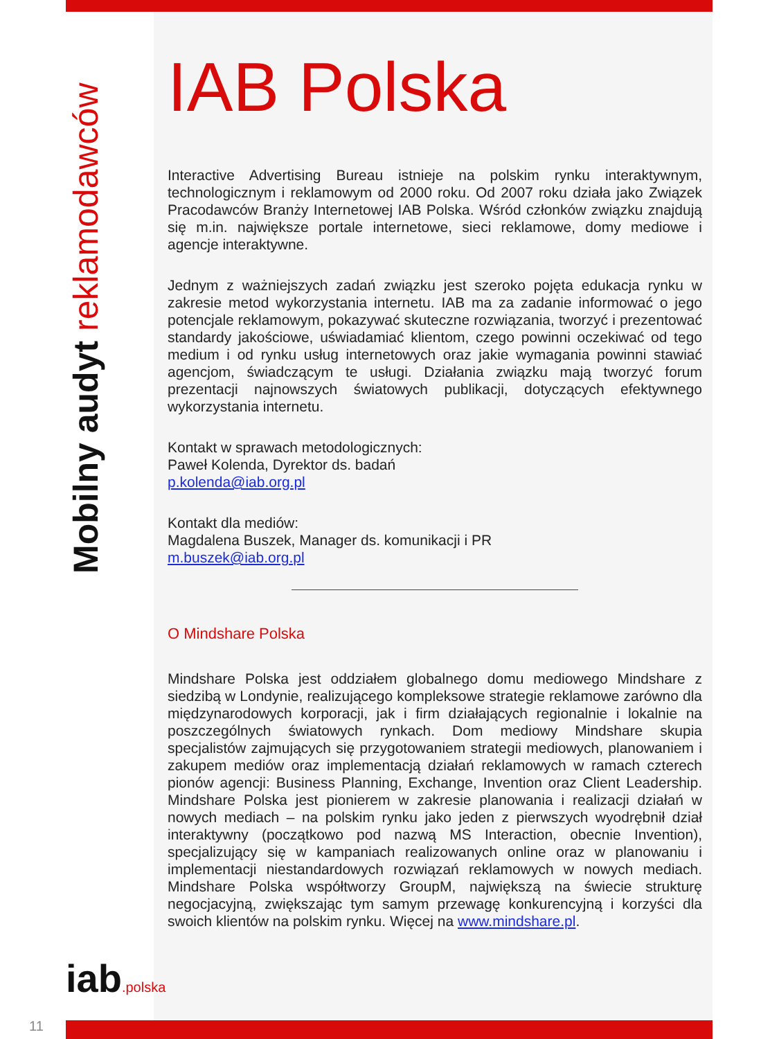Mobilny audyt reklamodawców
IAB Polska
Interactive Advertising Bureau istnieje na polskim rynku interaktywnym, technologicznym i reklamowym od 2000 roku. Od 2007 roku działa jako Związek Pracodawców Branży Internetowej IAB Polska. Wśród członków związku znajdują się m.in. największe portale internetowe, sieci reklamowe, domy mediowe i agencje interaktywne.
Jednym z ważniejszych zadań związku jest szeroko pojęta edukacja rynku w zakresie metod wykorzystania internetu. IAB ma za zadanie informować o jego potencjale reklamowym, pokazywać skuteczne rozwiązania, tworzyć i prezentować standardy jakościowe, uświadamiać klientom, czego powinni oczekiwać od tego medium i od rynku usług internetowych oraz jakie wymagania powinni stawiać agencjom, świadczącym te usługi. Działania związku mają tworzyć forum prezentacji najnowszych światowych publikacji, dotyczących efektywnego wykorzystania internetu.
Kontakt w sprawach metodologicznych:
Paweł Kolenda, Dyrektor ds. badań
p.kolenda@iab.org.pl
Kontakt dla mediów:
Magdalena Buszek, Manager ds. komunikacji i PR
m.buszek@iab.org.pl
O Mindshare Polska
Mindshare Polska jest oddziałem globalnego domu mediowego Mindshare z siedzibą w Londynie, realizującego kompleksowe strategie reklamowe zarówno dla międzynarodowych korporacji, jak i firm działających regionalnie i lokalnie na poszczególnych światowych rynkach. Dom mediowy Mindshare skupia specjalistów zajmujących się przygotowaniem strategii mediowych, planowaniem i zakupem mediów oraz implementacją działań reklamowych w ramach czterech pionów agencji: Business Planning, Exchange, Invention oraz Client Leadership. Mindshare Polska jest pionierem w zakresie planowania i realizacji działań w nowych mediach – na polskim rynku jako jeden z pierwszych wyodrębnił dział interaktywny (początkowo pod nazwą MS Interaction, obecnie Invention), specjalizujący się w kampaniach realizowanych online oraz w planowaniu i implementacji niestandardowych rozwiązań reklamowych w nowych mediach. Mindshare Polska współtworzy GroupM, największą na świecie strukturę negocjacyjną, zwiększając tym samym przewagę konkurencyjną i korzyści dla swoich klientów na polskim rynku. Więcej na www.mindshare.pl.
iab.polska
11